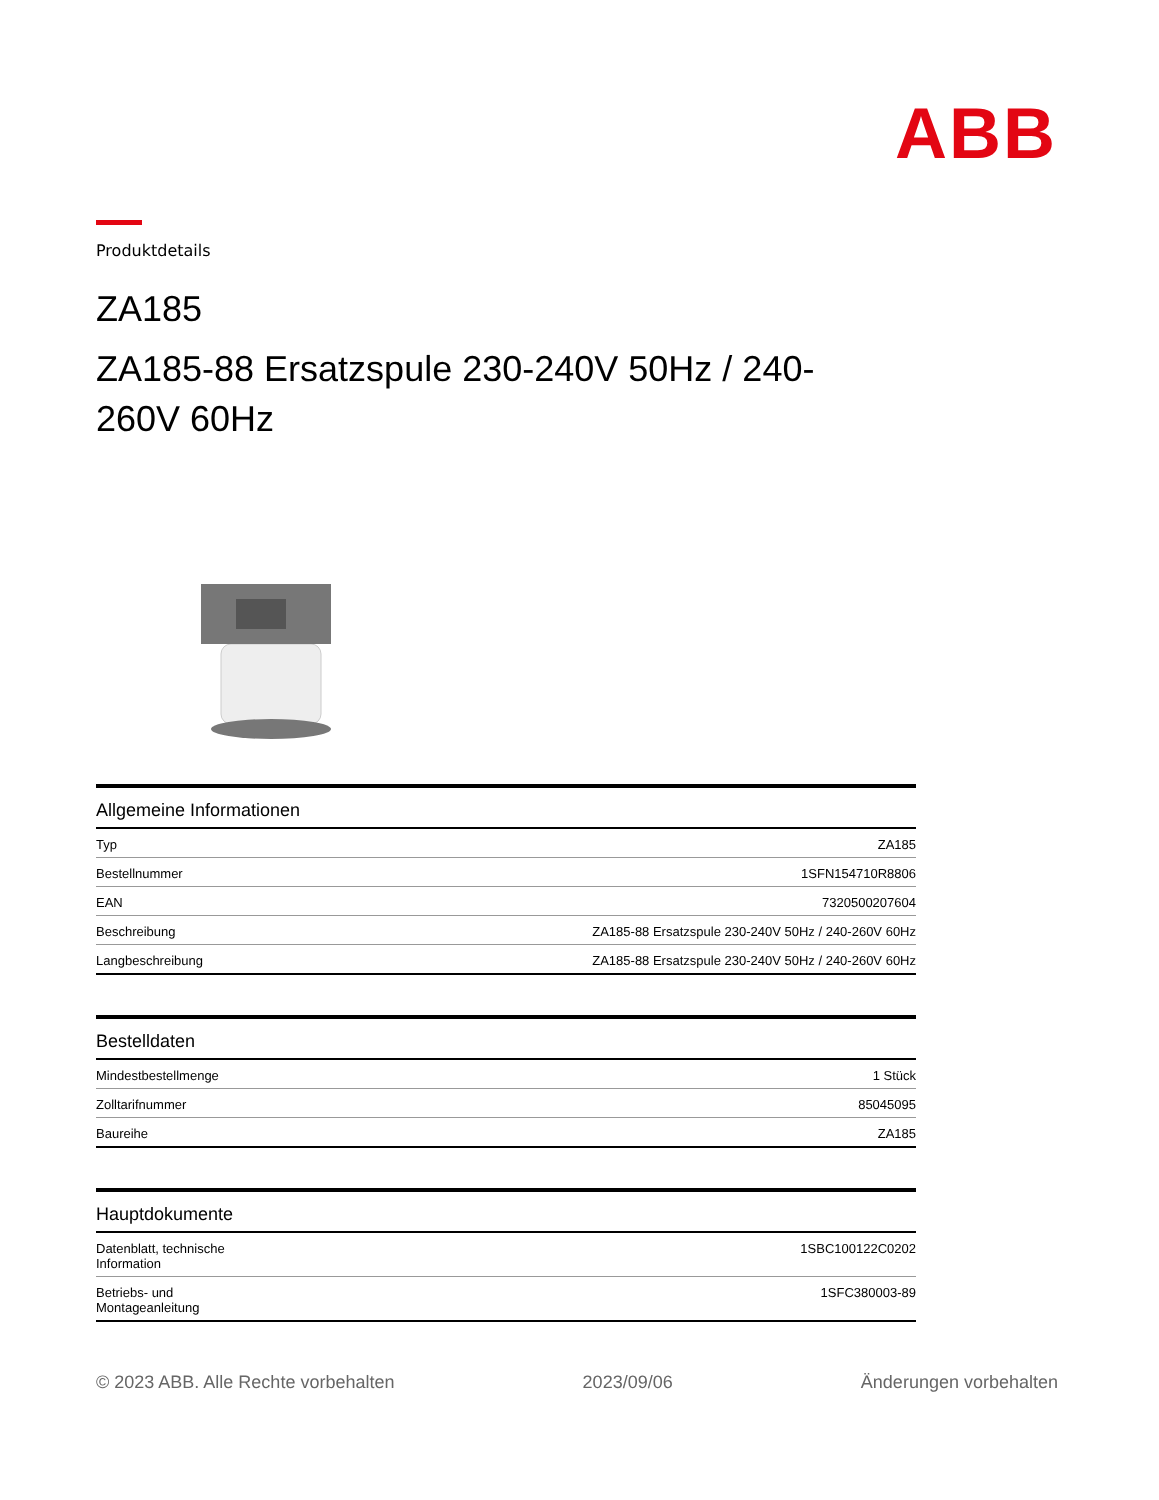ABB
Produktdetails
ZA185
ZA185-88 Ersatzspule 230-240V 50Hz / 240-260V 60Hz
| Allgemeine Informationen | |
| --- | --- |
| Typ | ZA185 |
| Bestellnummer | 1SFN154710R8806 |
| EAN | 7320500207604 |
| Beschreibung | ZA185-88 Ersatzspule 230-240V 50Hz / 240-260V 60Hz |
| Langbeschreibung | ZA185-88 Ersatzspule 230-240V 50Hz / 240-260V 60Hz |
| Bestelldaten | |
| --- | --- |
| Mindestbestellmenge | 1 Stück |
| Zolltarifnummer | 85045095 |
| Baureihe | ZA185 |
| Hauptdokumente | |
| --- | --- |
| Datenblatt, technische Information | 1SBC100122C0202 |
| Betriebs- und Montageanleitung | 1SFC380003-89 |
© 2023 ABB. Alle Rechte vorbehalten 2023/09/06 Änderungen vorbehalten